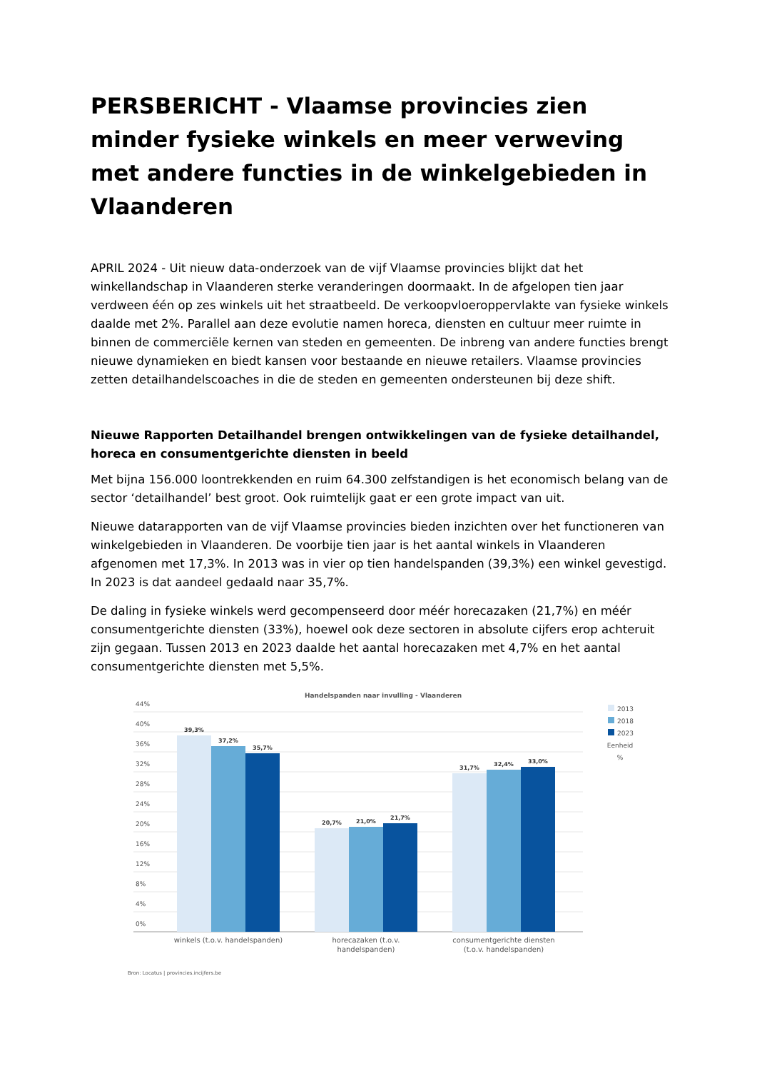PERSBERICHT - Vlaamse provincies zien minder fysieke winkels en meer verweving met andere functies in de winkelgebieden in Vlaanderen
APRIL 2024 - Uit nieuw data-onderzoek van de vijf Vlaamse provincies blijkt dat het winkellandschap in Vlaanderen sterke veranderingen doormaakt. In de afgelopen tien jaar verdween één op zes winkels uit het straatbeeld. De verkoopvloeroppervlakte van fysieke winkels daalde met 2%. Parallel aan deze evolutie namen horeca, diensten en cultuur meer ruimte in binnen de commerciële kernen van steden en gemeenten. De inbreng van andere functies brengt nieuwe dynamieken en biedt kansen voor bestaande en nieuwe retailers. Vlaamse provincies zetten detailhandelscoaches in die de steden en gemeenten ondersteunen bij deze shift.
Nieuwe Rapporten Detailhandel brengen ontwikkelingen van de fysieke detailhandel, horeca en consumentgerichte diensten in beeld
Met bijna 156.000 loontrekkenden en ruim 64.300 zelfstandigen is het economisch belang van de sector ‘detailhandel’ best groot. Ook ruimtelijk gaat er een grote impact van uit.
Nieuwe datarapporten van de vijf Vlaamse provincies bieden inzichten over het functioneren van winkelgebieden in Vlaanderen. De voorbije tien jaar is het aantal winkels in Vlaanderen afgenomen met 17,3%. In 2013 was in vier op tien handelspanden (39,3%) een winkel gevestigd. In 2023 is dat aandeel gedaald naar 35,7%.
De daling in fysieke winkels werd gecompenseerd door méér horecazaken (21,7%) en méér consumentgerichte diensten (33%), hoewel ook deze sectoren in absolute cijfers erop achteruit zijn gegaan. Tussen 2013 en 2023 daalde het aantal horecazaken met 4,7% en het aantal consumentgerichte diensten met 5,5%.
Handelspanden naar invulling - Vlaanderen
44%
40%
36%
32%
28%
24%
20%
16%
12%
8%
4%
0%
39,3%
37,2%
35,7%
20,7%
21,0%
21,7%
31,7%
32,4%
33,0%
winkels (t.o.v. handelspanden)
horecazaken (t.o.v.
handelspanden)
consumentgerichte diensten
(t.o.v. handelspanden)
2013
2018
2023
Eenheid
%
Bron: Locatus | provincies.incijfers.be